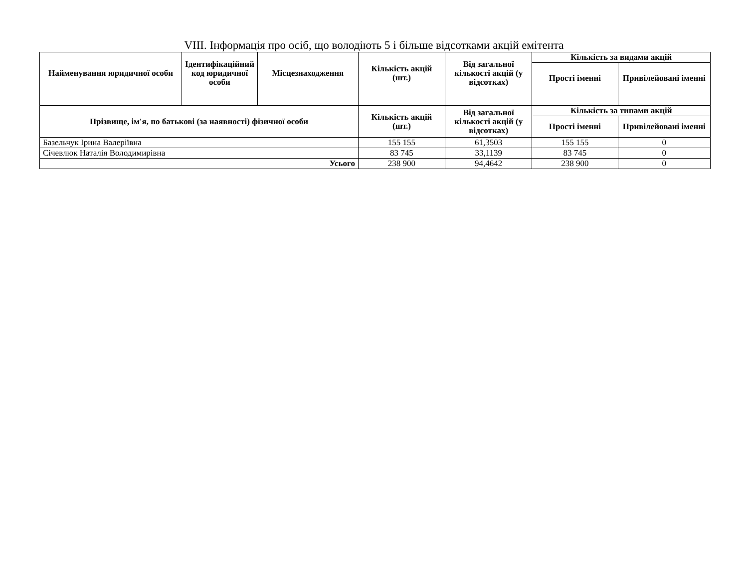VIII. Інформація про осіб, що володіють 5 і більше відсотками акцій емітента
| Найменування юридичної особи | Ідентифікаційний код юридичної особи | Місцезнаходження | Кількість акцій (шт.) | Від загальної кількості акцій (у відсотках) | Кількість за видами акцій | |
| --- | --- | --- | --- | --- | --- | --- |
| | | | | | Прості іменні | Привілейовані іменні |
| Прізвище, ім'я, по батькові (за наявності) фізичної особи | | | Кількість акцій (шт.) | Від загальної кількості акцій (у відсотках) | Кількість за типами акцій | |
| | | | | | Прості іменні | Привілейовані іменні |
| Базельчук Ірина Валеріївна | | | 155 155 | 61,3503 | 155 155 | 0 |
| Січевлюк Наталія Володимирівна | | | 83 745 | 33,1139 | 83 745 | 0 |
| Усього | | | 238 900 | 94,4642 | 238 900 | 0 |